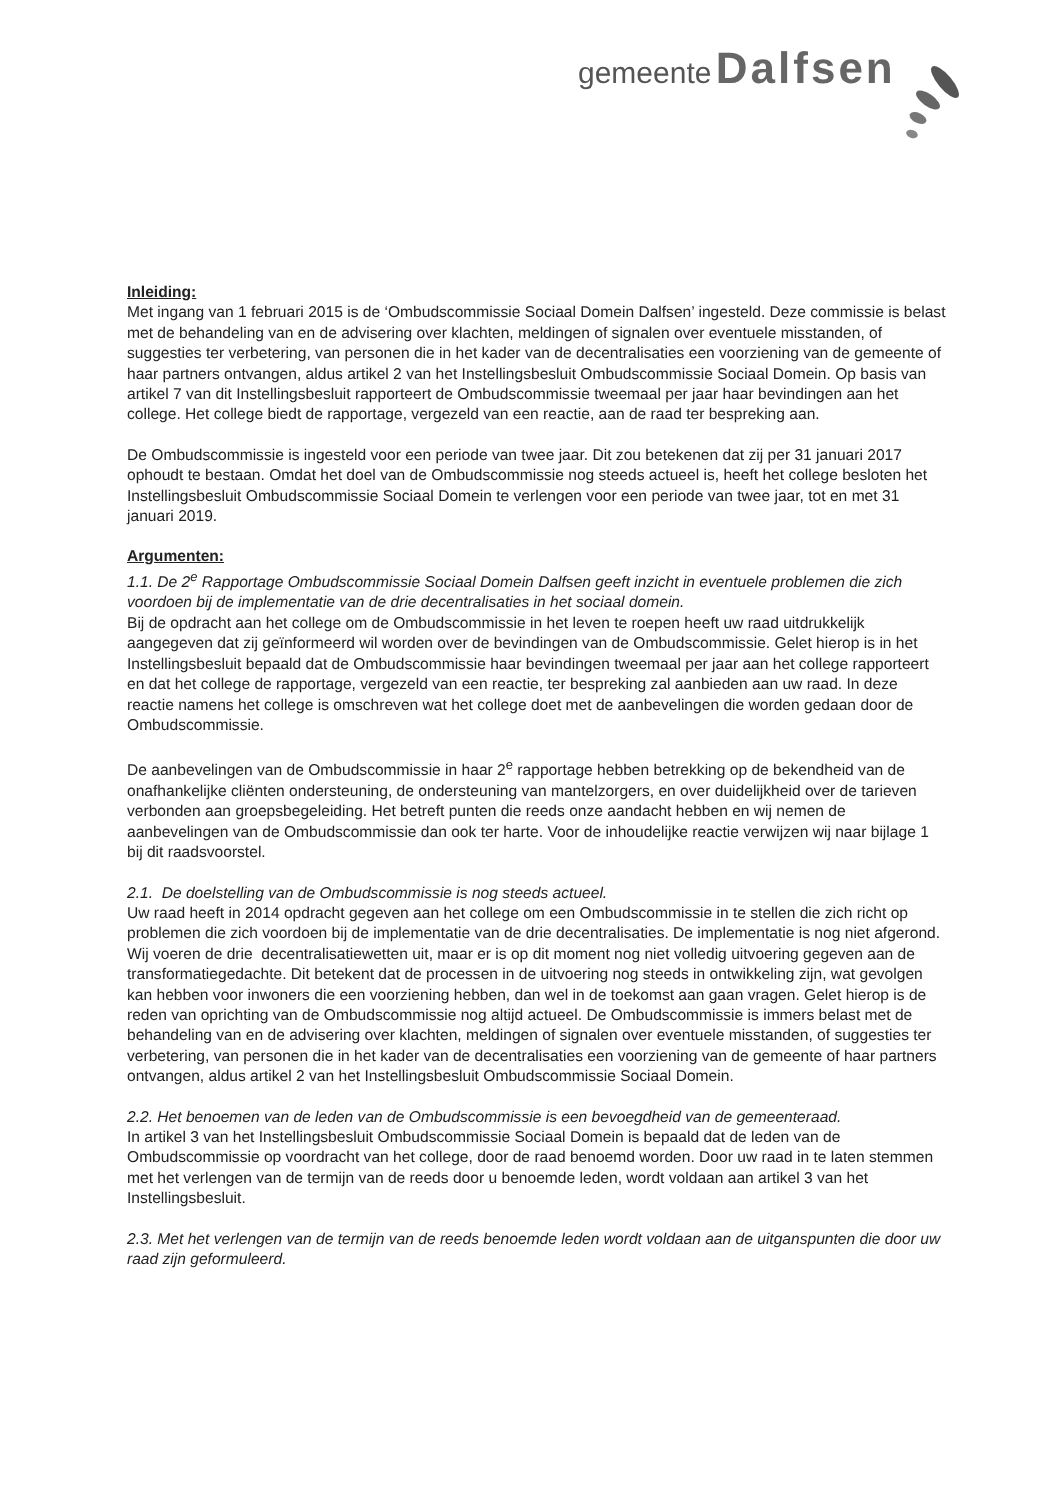gemeente Dalfsen
Inleiding:
Met ingang van 1 februari 2015 is de ‘Ombudscommissie Sociaal Domein Dalfsen’ ingesteld. Deze commissie is belast met de behandeling van en de advisering over klachten, meldingen of signalen over eventuele misstanden, of suggesties ter verbetering, van personen die in het kader van de decentralisaties een voorziening van de gemeente of haar partners ontvangen, aldus artikel 2 van het Instellingsbesluit Ombudscommissie Sociaal Domein. Op basis van artikel 7 van dit Instellingsbesluit rapporteert de Ombudscommissie tweemaal per jaar haar bevindingen aan het college. Het college biedt de rapportage, vergezeld van een reactie, aan de raad ter bespreking aan.
De Ombudscommissie is ingesteld voor een periode van twee jaar. Dit zou betekenen dat zij per 31 januari 2017 ophoudt te bestaan. Omdat het doel van de Ombudscommissie nog steeds actueel is, heeft het college besloten het Instellingsbesluit Ombudscommissie Sociaal Domein te verlengen voor een periode van twee jaar, tot en met 31 januari 2019.
Argumenten:
1.1. De 2<sup>e</sup> Rapportage Ombudscommissie Sociaal Domein Dalfsen geeft inzicht in eventuele problemen die zich voordoen bij de implementatie van de drie decentralisaties in het sociaal domein.
Bij de opdracht aan het college om de Ombudscommissie in het leven te roepen heeft uw raad uitdrukkelijk aangegeven dat zij geïnformeerd wil worden over de bevindingen van de Ombudscommissie. Gelet hierop is in het Instellingsbesluit bepaald dat de Ombudscommissie haar bevindingen tweemaal per jaar aan het college rapporteert en dat het college de rapportage, vergezeld van een reactie, ter bespreking zal aanbieden aan uw raad. In deze reactie namens het college is omschreven wat het college doet met de aanbevelingen die worden gedaan door de Ombudscommissie.
De aanbevelingen van de Ombudscommissie in haar 2<sup>e</sup> rapportage hebben betrekking op de bekendheid van de onafhankelijke cliënten ondersteuning, de ondersteuning van mantelzorgers, en over duidelijkheid over de tarieven verbonden aan groepsbegeleiding. Het betreft punten die reeds onze aandacht hebben en wij nemen de aanbevelingen van de Ombudscommissie dan ook ter harte. Voor de inhoudelijke reactie verwijzen wij naar bijlage 1 bij dit raadsvoorstel.
2.1. De doelstelling van de Ombudscommissie is nog steeds actueel.
Uw raad heeft in 2014 opdracht gegeven aan het college om een Ombudscommissie in te stellen die zich richt op problemen die zich voordoen bij de implementatie van de drie decentralisaties. De implementatie is nog niet afgerond. Wij voeren de drie decentralisatiewetten uit, maar er is op dit moment nog niet volledig uitvoering gegeven aan de transformatiegedachte. Dit betekent dat de processen in de uitvoering nog steeds in ontwikkeling zijn, wat gevolgen kan hebben voor inwoners die een voorziening hebben, dan wel in de toekomst aan gaan vragen. Gelet hierop is de reden van oprichting van de Ombudscommissie nog altijd actueel. De Ombudscommissie is immers belast met de behandeling van en de advisering over klachten, meldingen of signalen over eventuele misstanden, of suggesties ter verbetering, van personen die in het kader van de decentralisaties een voorziening van de gemeente of haar partners ontvangen, aldus artikel 2 van het Instellingsbesluit Ombudscommissie Sociaal Domein.
2.2. Het benoemen van de leden van de Ombudscommissie is een bevoegdheid van de gemeenteraad.
In artikel 3 van het Instellingsbesluit Ombudscommissie Sociaal Domein is bepaald dat de leden van de Ombudscommissie op voordracht van het college, door de raad benoemd worden. Door uw raad in te laten stemmen met het verlengen van de termijn van de reeds door u benoemde leden, wordt voldaan aan artikel 3 van het Instellingsbesluit.
2.3. Met het verlengen van de termijn van de reeds benoemde leden wordt voldaan aan de uitganspunten die door uw raad zijn geformuleerd.